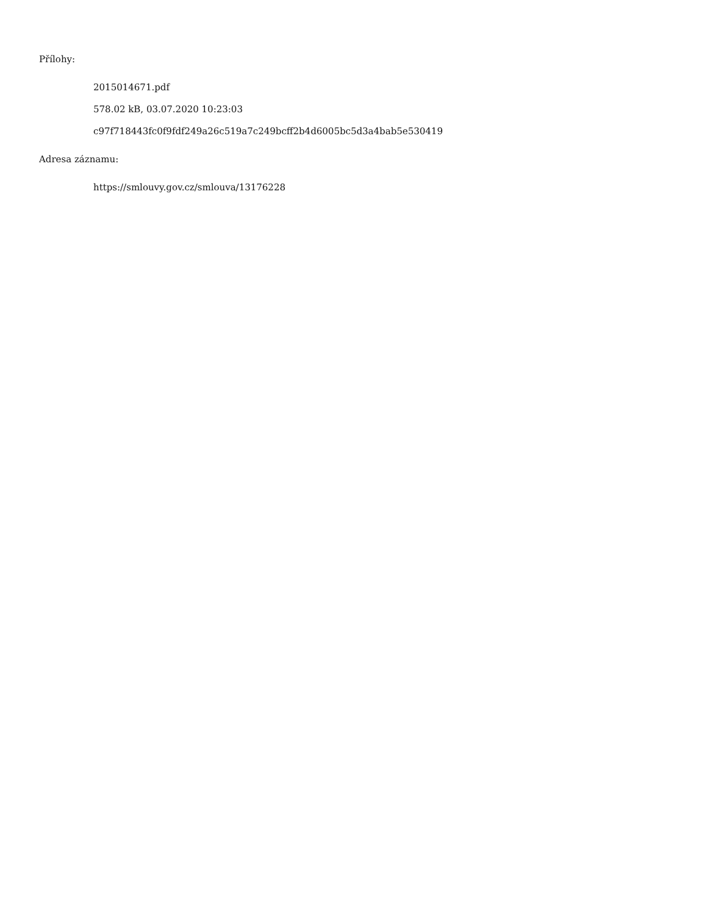Přílohy:
2015014671.pdf
578.02 kB, 03.07.2020 10:23:03
c97f718443fc0f9fdf249a26c519a7c249bcff2b4d6005bc5d3a4bab5e530419
Adresa záznamu:
https://smlouvy.gov.cz/smlouva/13176228